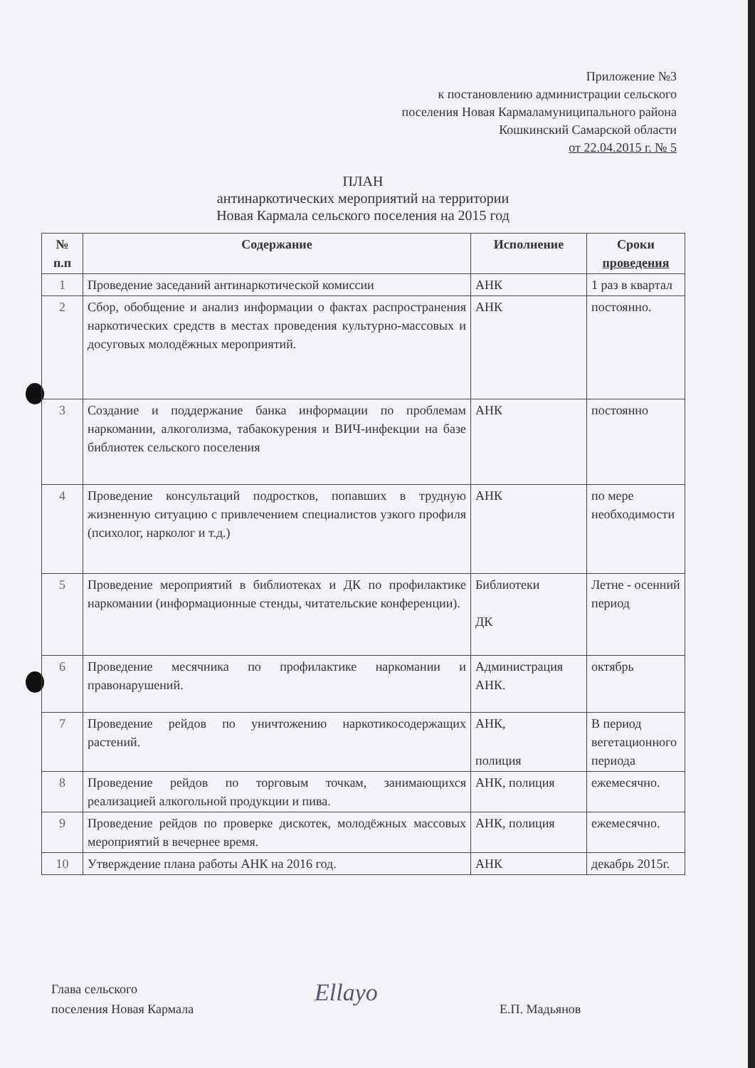Приложение №3
к постановлению администрации сельского
поселения Новая Кармаламуниципального района
Кошкинский Самарской области
от 22.04.2015 г. № 5
ПЛАН
антинаркотических мероприятий на территории
Новая Кармала сельского поселения на 2015 год
| № п.п | Содержание | Исполнение | Сроки проведения |
| --- | --- | --- | --- |
| 1 | Проведение заседаний антинаркотической комиссии | АНК | 1 раз в квартал |
| 2 | Сбор, обобщение и анализ информации о фактах распространения наркотических средств в местах проведения культурно-массовых и досуговых молодёжных мероприятий. | АНК | постоянно. |
| 3 | Создание и поддержание банка информации по проблемам наркомании, алкоголизма, табакокурения и ВИЧ-инфекции на базе библиотек сельского поселения | АНК | постоянно |
| 4 | Проведение консультаций подростков, попавших в трудную жизненную ситуацию с привлечением специалистов узкого профиля (психолог, нарколог и т.д.) | АНК | по мере необходимости |
| 5 | Проведение мероприятий в библиотеках и ДК по профилактике наркомании (информационные стенды, читательские конференции). | Библиотеки ДК | Летне - осенний период |
| 6 | Проведение месячника по профилактике наркомании и правонарушений. | Администрация АНК. | октябрь |
| 7 | Проведение рейдов по уничтожению наркотикосодержащих растений. | АНК, полиция | В период вегетационного периода |
| 8 | Проведение рейдов по торговым точкам, занимающихся реализацией алкогольной продукции и пива. | АНК, полиция | ежемесячно. |
| 9 | Проведение рейдов по проверке дискотек, молодёжных массовых мероприятий в вечернее время. | АНК, полиция | ежемесячно. |
| 10 | Утверждение плана работы АНК на 2016 год. | АНК | декабрь 2015г. |
Глава сельского
поселения Новая Кармала
Ellayo Е.П. Мадьянов